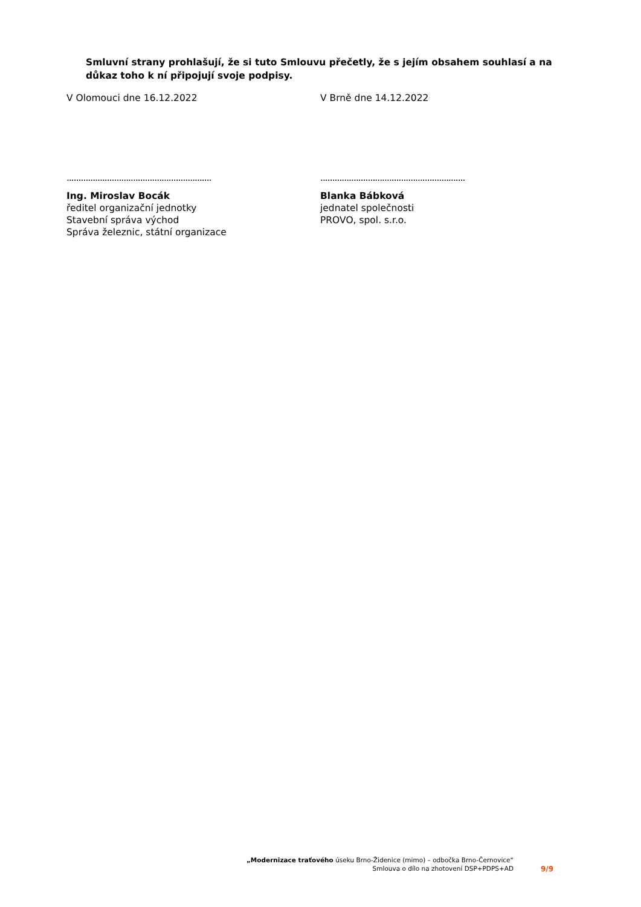Smluvní strany prohlašují, že si tuto Smlouvu přečetly, že s jejím obsahem souhlasí a na důkaz toho k ní připojují svoje podpisy.
V Olomouci dne 16.12.2022
.............................................................
Ing. Miroslav Bocák
ředitel organizační jednotky
Stavební správa východ
Správa železnic, státní organizace
V Brně dne 14.12.2022
.............................................................
Blanka Bábková
jednatel společnosti
PROVO, spol. s.r.o.
„Modernizace traťového úseku Brno-Židenice (mimo) – odbočka Brno-Černovice“
Smlouva o dílo na zhotovení DSP+PDPS+AD
9/9